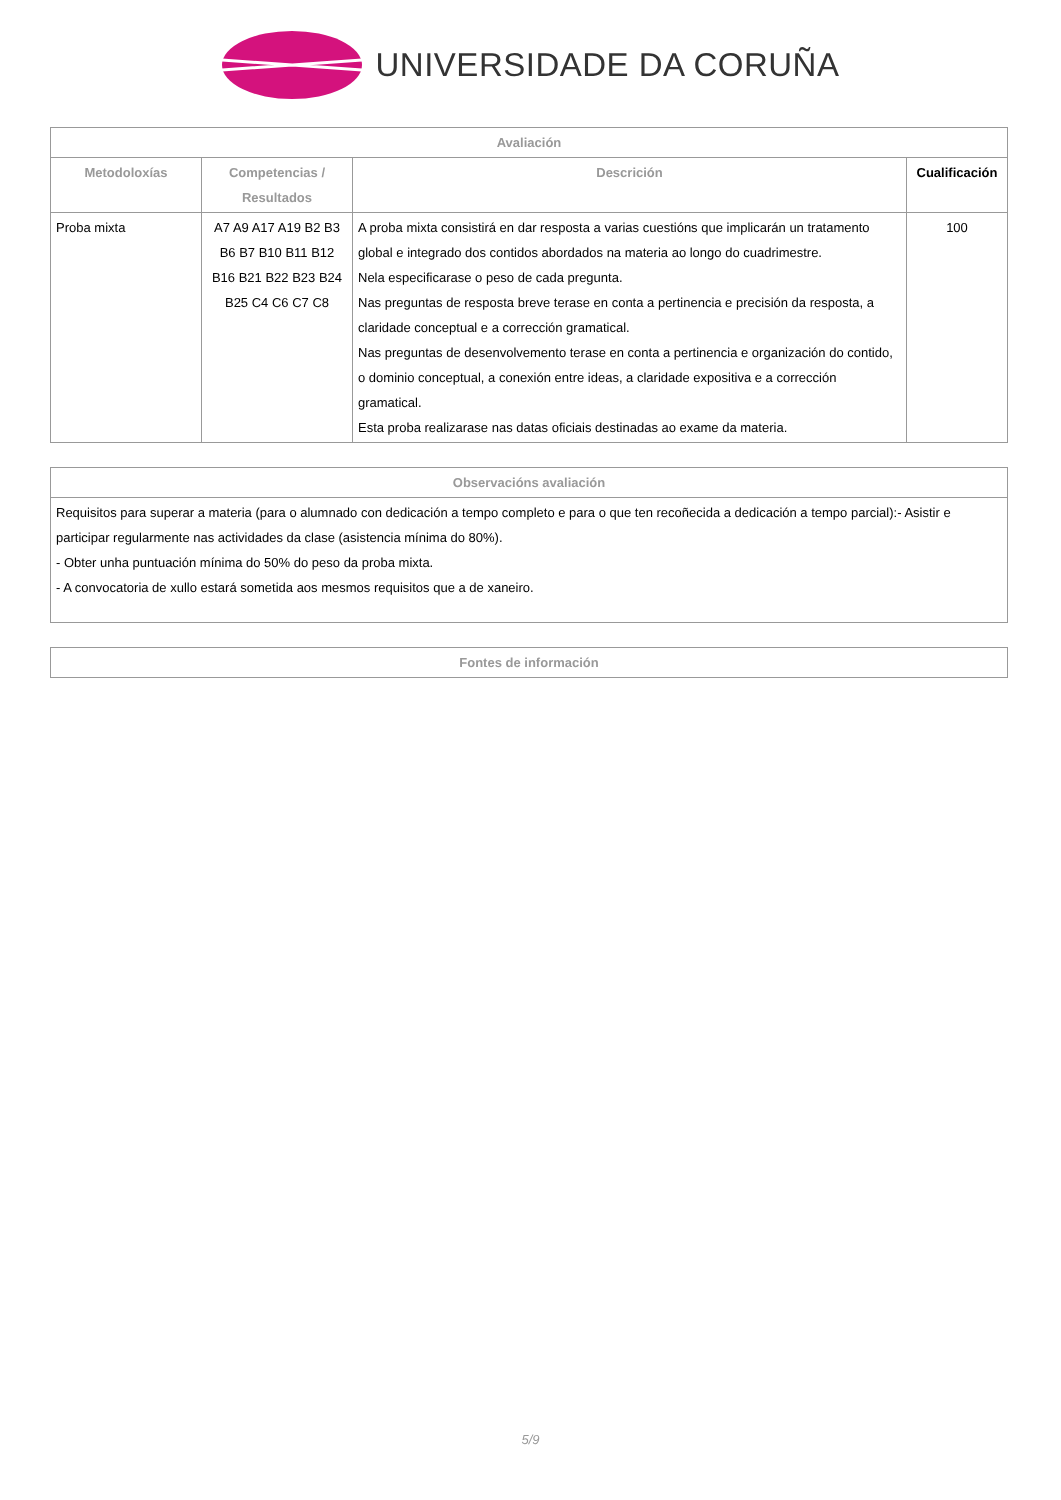UNIVERSIDADE DA CORUÑA
| Avaliación | | | |
| --- | --- | --- | --- |
| Metodoloxías | Competencias / Resultados | Descrición | Cualificación |
| Proba mixta | A7 A9 A17 A19 B2 B3 B6 B7 B10 B11 B12 B16 B21 B22 B23 B24 B25 C4 C6 C7 C8 | A proba mixta consistirá en dar resposta a varias cuestións que implicarán un tratamento global e integrado dos contidos abordados na materia ao longo do cuadrimestre. Nela especificarase o peso de cada pregunta. Nas preguntas de resposta breve terase en conta a pertinencia e precisión da resposta, a claridade conceptual e a corrección gramatical. Nas preguntas de desenvolvemento terase en conta a pertinencia e organización do contido, o dominio conceptual, a conexión entre ideas, a claridade expositiva e a corrección gramatical. Esta proba realizarase nas datas oficiais destinadas ao exame da materia. | 100 |
| Observacións avaliación |
| --- |
| Requisitos para superar a materia (para o alumnado con dedicación a tempo completo e para o que ten recoñecida a dedicación a tempo parcial):- Asistir e participar regularmente nas actividades da clase (asistencia mínima do 80%). - Obter unha puntuación mínima do 50% do peso da proba mixta. - A convocatoria de xullo estará sometida aos mesmos requisitos que a de xaneiro. |
| Fontes de información |
| --- |
5/9